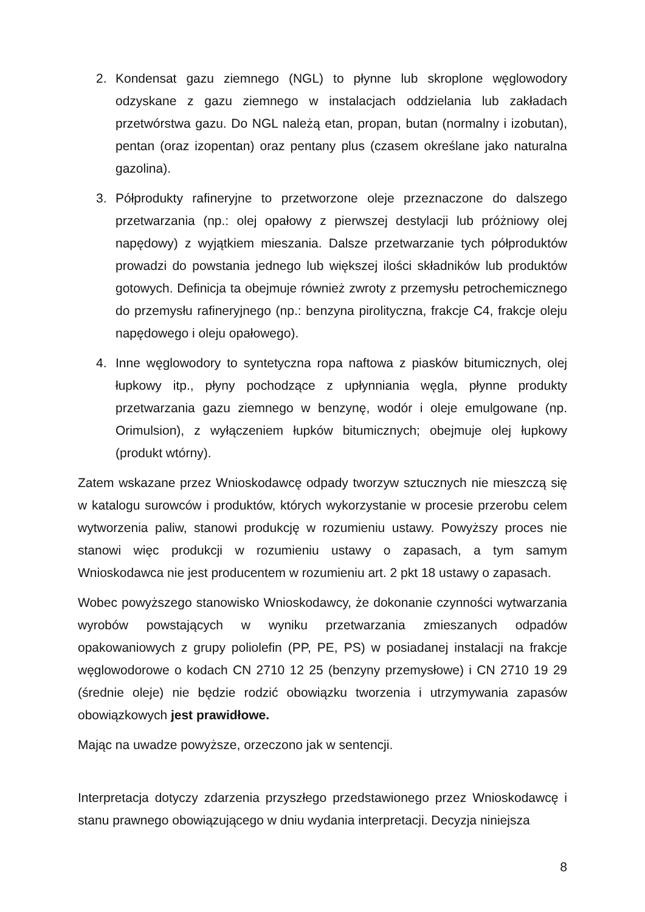2. Kondensat gazu ziemnego (NGL) to płynne lub skroplone węglowodory odzyskane z gazu ziemnego w instalacjach oddzielania lub zakładach przetwórstwa gazu. Do NGL należą etan, propan, butan (normalny i izobutan), pentan (oraz izopentan) oraz pentany plus (czasem określane jako naturalna gazolina).
3. Półprodukty rafineryjne to przetworzone oleje przeznaczone do dalszego przetwarzania (np.: olej opałowy z pierwszej destylacji lub próżniowy olej napędowy) z wyjątkiem mieszania. Dalsze przetwarzanie tych półproduktów prowadzi do powstania jednego lub większej ilości składników lub produktów gotowych. Definicja ta obejmuje również zwroty z przemysłu petrochemicznego do przemysłu rafineryjnego (np.: benzyna pirolityczna, frakcje C4, frakcje oleju napędowego i oleju opałowego).
4. Inne węglowodory to syntetyczna ropa naftowa z piasków bitumicznych, olej łupkowy itp., płyny pochodzące z upłynniania węgla, płynne produkty przetwarzania gazu ziemnego w benzynę, wodór i oleje emulgowane (np. Orimulsion), z wyłączeniem łupków bitumicznych; obejmuje olej łupkowy (produkt wtórny).
Zatem wskazane przez Wnioskodawcę odpady tworzyw sztucznych nie mieszczą się w katalogu surowców i produktów, których wykorzystanie w procesie przerobu celem wytworzenia paliw, stanowi produkcję w rozumieniu ustawy. Powyższy proces nie stanowi więc produkcji w rozumieniu ustawy o zapasach, a tym samym Wnioskodawca nie jest producentem w rozumieniu art. 2 pkt 18 ustawy o zapasach.
Wobec powyższego stanowisko Wnioskodawcy, że dokonanie czynności wytwarzania wyrobów powstających w wyniku przetwarzania zmieszanych odpadów opakowaniowych z grupy poliolefin (PP, PE, PS) w posiadanej instalacji na frakcje węglowodorowe o kodach CN 2710 12 25 (benzyny przemysłowe) i CN 2710 19 29 (średnie oleje) nie będzie rodzić obowiązku tworzenia i utrzymywania zapasów obowiązkowych jest prawidłowe.
Mając na uwadze powyższe, orzeczono jak w sentencji.
Interpretacja dotyczy zdarzenia przyszłego przedstawionego przez Wnioskodawcę i stanu prawnego obowiązującego w dniu wydania interpretacji. Decyzja niniejsza
8